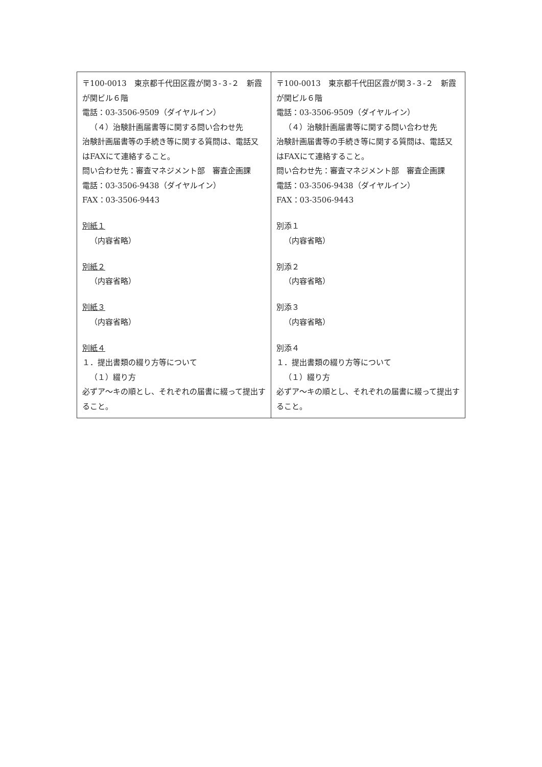| 〒100-0013 東京都千代田区霞が関３-３-２ 新霞が関ビル６階 電話：03-3506-9509（ダイヤルイン） （４）治験計画届書等に関する問い合わせ先 治験計画届書等の手続き等に関する質問は、電話又はFAXにて連絡すること。 問い合わせ先：審査マネジメント部 審査企画課 電話：03-3506-9438（ダイヤルイン） FAX：03-3506-9443 別紙１ （内容省略） 別紙２ （内容省略） 別紙３ （内容省略） 別紙４ １．提出書類の綴り方等について （１）綴り方 必ずア～キの順とし、それぞれの届書に綴って提出すること。 | 〒100-0013 東京都千代田区霞が関３-３-２ 新霞が関ビル６階 電話：03-3506-9509（ダイヤルイン） （４）治験計画届書等に関する問い合わせ先 治験計画届書等の手続き等に関する質問は、電話又はFAXにて連絡すること。 問い合わせ先：審査マネジメント部 審査企画課 電話：03-3506-9438（ダイヤルイン） FAX：03-3506-9443 別添１ （内容省略） 別添２ （内容省略） 別添３ （内容省略） 別添４ １．提出書類の綴り方等について （１）綴り方 必ずア～キの順とし、それぞれの届書に綴って提出すること。 |